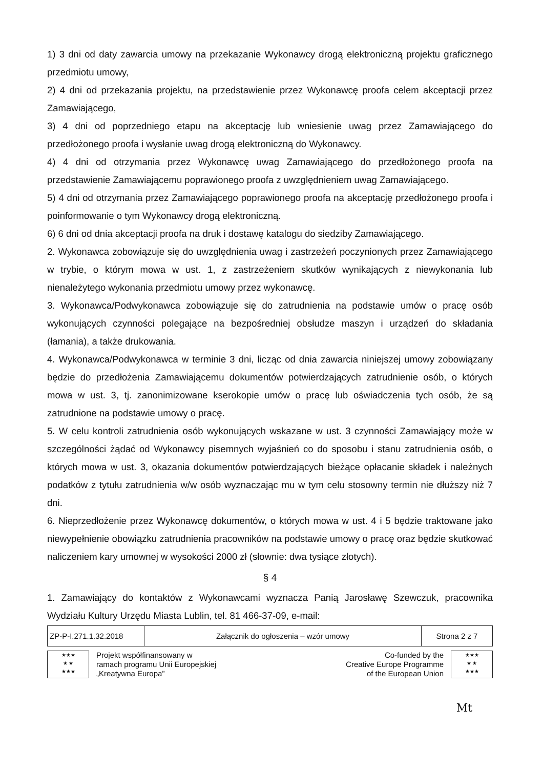1) 3 dni od daty zawarcia umowy na przekazanie Wykonawcy drogą elektroniczną projektu graficznego przedmiotu umowy,
2) 4 dni od przekazania projektu, na przedstawienie przez Wykonawcę proofa celem akceptacji przez Zamawiającego,
3) 4 dni od poprzedniego etapu na akceptację lub wniesienie uwag przez Zamawiającego do przedłożonego proofa i wysłanie uwag drogą elektroniczną do Wykonawcy.
4) 4 dni od otrzymania przez Wykonawcę uwag Zamawiającego do przedłożonego proofa na przedstawienie Zamawiającemu poprawionego proofa z uwzględnieniem uwag Zamawiającego.
5) 4 dni od otrzymania przez Zamawiającego poprawionego proofa na akceptację przedłożonego proofa i poinformowanie o tym Wykonawcy drogą elektroniczną.
6) 6 dni od dnia akceptacji proofa na druk i dostawę katalogu do siedziby Zamawiającego.
2. Wykonawca zobowiązuje się do uwzględnienia uwag i zastrzeżeń poczynionych przez Zamawiającego w trybie, o którym mowa w ust. 1, z zastrzeżeniem skutków wynikających z niewykonania lub nienależytego wykonania przedmiotu umowy przez wykonawcę.
3. Wykonawca/Podwykonawca zobowiązuje się do zatrudnienia na podstawie umów o pracę osób wykonujących czynności polegające na bezpośredniej obsłudze maszyn i urządzeń do składania (łamania), a także drukowania.
4. Wykonawca/Podwykonawca w terminie 3 dni, licząc od dnia zawarcia niniejszej umowy zobowiązany będzie do przedłożenia Zamawiającemu dokumentów potwierdzających zatrudnienie osób, o których mowa w ust. 3, tj. zanonimizowane kserokopie umów o pracę lub oświadczenia tych osób, że są zatrudnione na podstawie umowy o pracę.
5. W celu kontroli zatrudnienia osób wykonujących wskazane w ust. 3 czynności Zamawiający może w szczególności żądać od Wykonawcy pisemnych wyjaśnień co do sposobu i stanu zatrudnienia osób, o których mowa w ust. 3, okazania dokumentów potwierdzających bieżące opłacanie składek i należnych podatków z tytułu zatrudnienia w/w osób wyznaczając mu w tym celu stosowny termin nie dłuższy niż 7 dni.
6. Nieprzedłożenie przez Wykonawcę dokumentów, o których mowa w ust. 4 i 5 będzie traktowane jako niewypełnienie obowiązku zatrudnienia pracowników na podstawie umowy o pracę oraz będzie skutkować naliczeniem kary umownej w wysokości 2000 zł (słownie: dwa tysiące złotych).
§ 4
1. Zamawiający do kontaktów z Wykonawcami wyznacza Panią Jarosławę Szewczuk, pracownika Wydziału Kultury Urzędu Miasta Lublin, tel. 81 466-37-09, e-mail:
| ZP-P-I.271.1.32.2018 | Załącznik do ogłoszenia – wzór umowy | Strona 2 z 7 |
★★★
★ ★
★★★
Projekt współfinansowany w
ramach programu Unii Europejskiej
„Kreatywna Europa”
Co-funded by the
Creative Europe Programme
of the European Union
★★★
★ ★
★★★
Mt